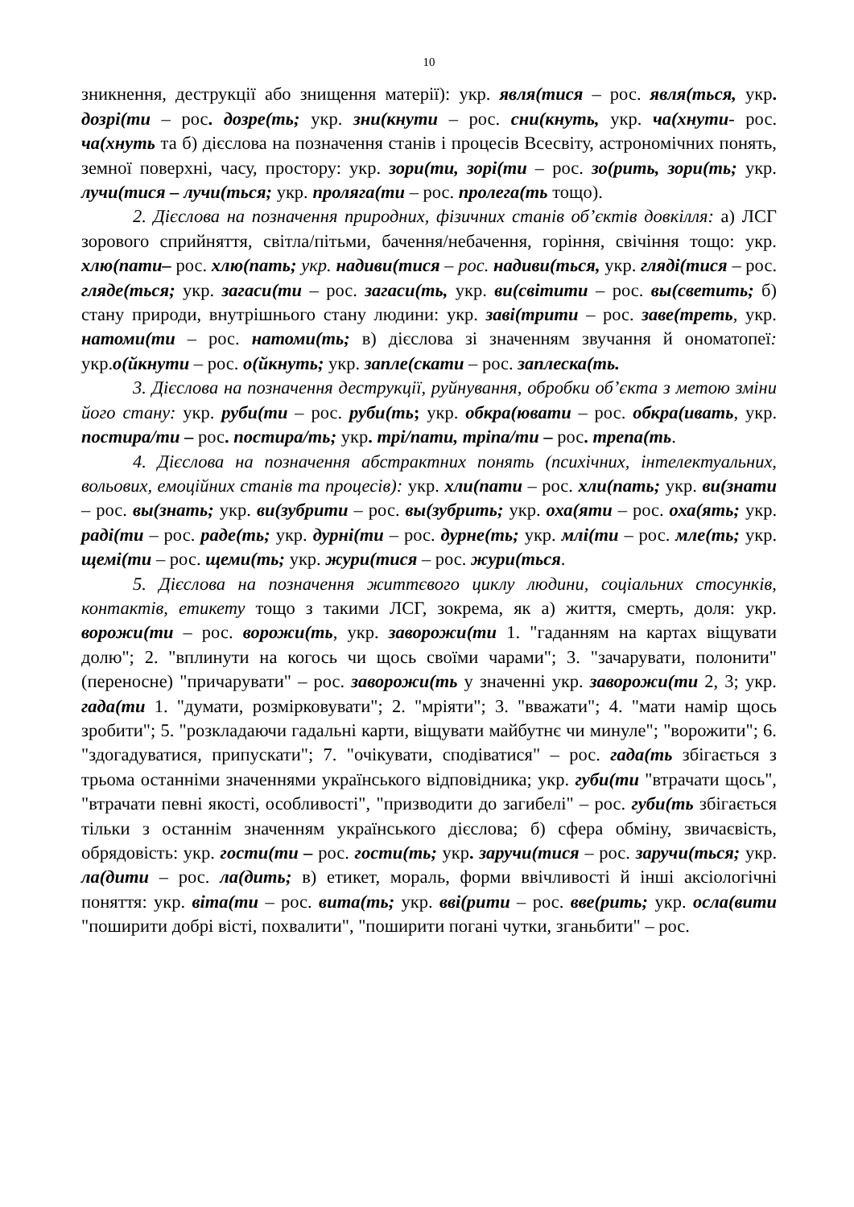10
зникнення, деструкції або знищення матерії): укр. явля(тися – рос. явля(ться, укр. дозрі(ти – рос. дозре(ть; укр. зни(кнути – рос. сни(кнуть, укр. ча(хнути- рос. ча(хнуть та б) дієслова на позначення станів і процесів Всесвіту, астрономічних понять, земної поверхні, часу, простору: укр. зори(ти, зорі(ти – рос. зо(рить, зори(ть; укр. лучи(тися – лучи(ться; укр. проляга(ти – рос. пролега(ть тощо).
2. Дієслова на позначення природних, фізичних станів об’єктів довкілля: а) ЛСГ зорового сприйняття, світла/пітьми, бачення/небачення, горіння, свічіння тощо: укр. хлю(пати– рос. хлю(пать; укр. надиви(тися – рос. надиви(ться, укр. гляді(тися – рос. гляде(ться; укр. загаси(ти – рос. загаси(ть, укр. ви(світити – рос. вы(светить; б) стану природи, внутрішнього стану людини: укр. заві(трити – рос. заве(треть, укр. натоми(ти – рос. натоми(ть; в) дієслова зі значенням звучання й ономатопеї: укр.о(йкнути – рос. о(йкнуть; укр. запле(скати – рос. заплеска(ть.
3. Дієслова на позначення деструкції, руйнування, обробки об’єкта з метою зміни його стану: укр. руби(ти – рос. руби(ть; укр. обкра(ювати – рос. обкра(ивать, укр. постира/ти – рос. постира/ть; укр. трі/пати, тріпа/ти – рос. трепа(ть.
4. Дієслова на позначення абстрактних понять (психічних, інтелектуальних, вольових, емоційних станів та процесів): укр. хли(пати – рос. хли(пать; укр. ви(знати – рос. вы(знать; укр. ви(зубрити – рос. вы(зубрить; укр. оха(яти – рос. оха(ять; укр. раді(ти – рос. раде(ть; укр. дурні(ти – рос. дурне(ть; укр. млі(ти – рос. мле(ть; укр. щемі(ти – рос. щеми(ть; укр. жури(тися – рос. жури(ться.
5. Дієслова на позначення життєвого циклу людини, соціальних стосунків, контактів, етикету тощо з такими ЛСГ, зокрема, як а) життя, смерть, доля: укр. ворожи(ти – рос. ворожи(ть, укр. заворожи(ти 1. "гаданням на картах віщувати долю"; 2. "вплинути на когось чи щось своїми чарами"; 3. "зачарувати, полонити" (переносне) "причарувати" – рос. заворожи(ть у значенні укр. заворожи(ти 2, 3; укр. гада(ти 1. "думати, розмірковувати"; 2. "мріяти"; 3. "вважати"; 4. "мати намір щось зробити"; 5. "розкладаючи гадальні карти, віщувати майбутнє чи минуле"; "ворожити"; 6. "здогадуватися, припускати"; 7. "очікувати, сподіватися" – рос. гада(ть збігається з трьома останніми значеннями українського відповідника; укр. губи(ти "втрачати щось", "втрачати певні якості, особливості", "призводити до загибелі" – рос. губи(ть збігається тільки з останнім значенням українського дієслова; б) сфера обміну, звичаєвість, обрядовість: укр. гости(ти – рос. гости(ть; укр. заручи(тися – рос. заручи(ться; укр. ла(дити – рос. ла(дить; в) етикет, мораль, форми ввічливості й інші аксіологічні поняття: укр. віта(ти – рос. вита(ть; укр. вві(рити – рос. вве(рить; укр. осла(вити "поширити добрі вісті, похвалити", "поширити погані чутки, зганьбити" – рос.